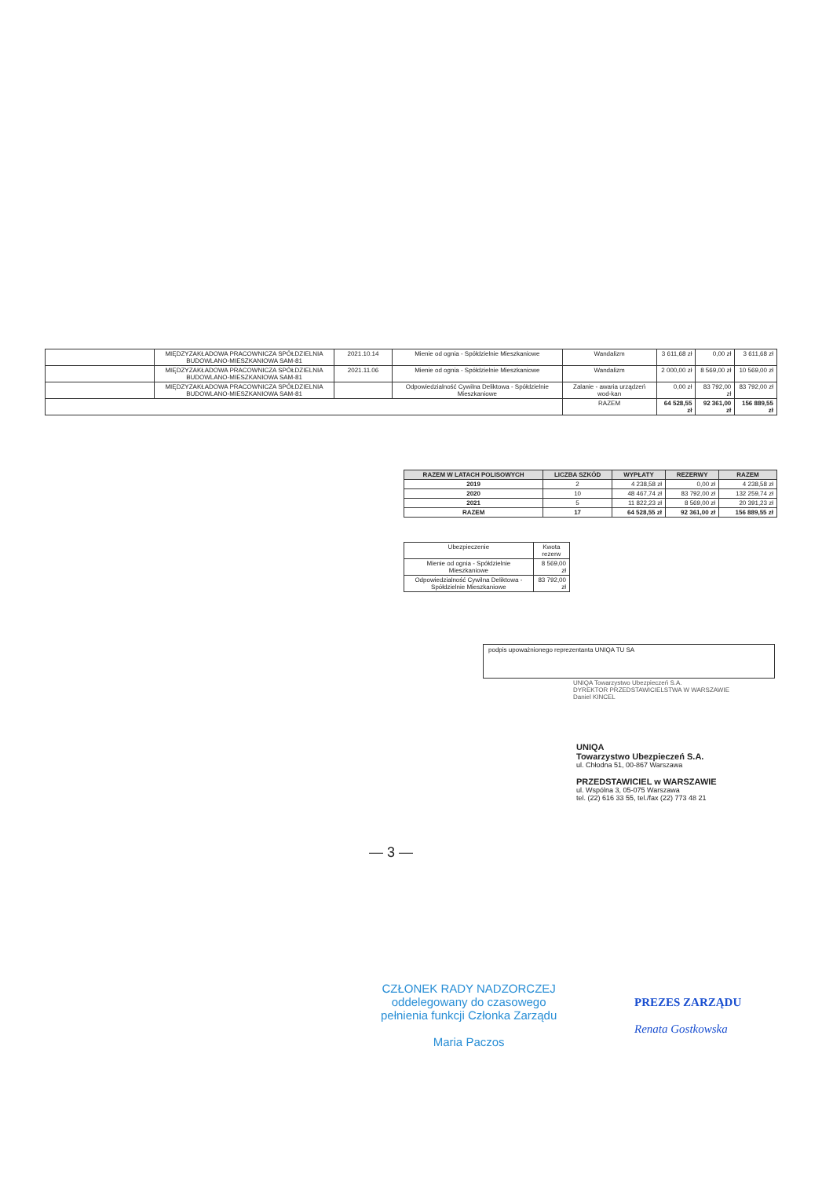| | MIĘDZYZAKŁADOWA PRACOWNICZA SPÓŁDZIELNIA BUDOWLANO-MIESZKANIOWA SAM-81 | 2021.10.14 | Mienie od ognia - Spółdzielnie Mieszkaniowe | Wandalizm | 3 611,68 zł | 0,00 zł | 3 611,68 zł |
| | MIĘDZYZAKŁADOWA PRACOWNICZA SPÓŁDZIELNIA BUDOWLANO-MIESZKANIOWA SAM-81 | 2021.11.06 | Mienie od ognia - Spółdzielnie Mieszkaniowe | Wandalizm | 2 000,00 zł | 8 569,00 zł | 10 569,00 zł |
| | MIĘDZYZAKŁADOWA PRACOWNICZA SPÓŁDZIELNIA BUDOWLANO-MIESZKANIOWA SAM-81 | | Odpowiedzialność Cywilna Deliktowa - Spółdzielnie Mieszkaniowe | Zalanie - awaria urządzeń wod-kan | 0,00 zł | 83 792,00 zł | 83 792,00 zł |
| | | | | RAZEM | 64 528,55 zł | 92 361,00 zł | 156 889,55 zł |
| RAZEM W LATACH POLISOWYCH | LICZBA SZKÓD | WYPŁATY | REZERWY | RAZEM |
| --- | --- | --- | --- | --- |
| 2019 | 2 | 4 238,58 zł | 0,00 zł | 4 238,58 zł |
| 2020 | 10 | 48 467,74 zł | 83 792,00 zł | 132 259,74 zł |
| 2021 | 5 | 11 822,23 zł | 8 569,00 zł | 20 391,23 zł |
| RAZEM | 17 | 64 528,55 zł | 92 361,00 zł | 156 889,55 zł |
| Ubezpieczenie | Kwota rezerw |
| Mienie od ognia - Spółdzielnie Mieszkaniowe | 8 569,00 zł |
| Odpowiedzialność Cywilna Deliktowa - Spółdzielnie Mieszkaniowe | 83 792,00 zł |
podpis upoważnionego reprezentanta UNIQA TU SA
UNIQA Towarzystwo Ubezpieczeń S.A.
DYREKTOR PRZEDSTAWICIELSTWA W WARSZAWIE
Daniel KINCEL
UNIQA
Towarzystwo Ubezpieczeń S.A.
ul. Chłodna 51, 00-867 Warszawa
PRZEDSTAWICIEL w WARSZAWIE
ul. Wspólna 3, 05-075 Warszawa
tel. (22) 616 33 55, tel./fax (22) 773 48 21
— 3 —
CZŁONEK RADY NADZORCZEJ
oddelegowany do czasowego
pełnienia funkcji Członka Zarządu
Maria Paczos
PREZES ZARZĄDU
Renata Gostkowska